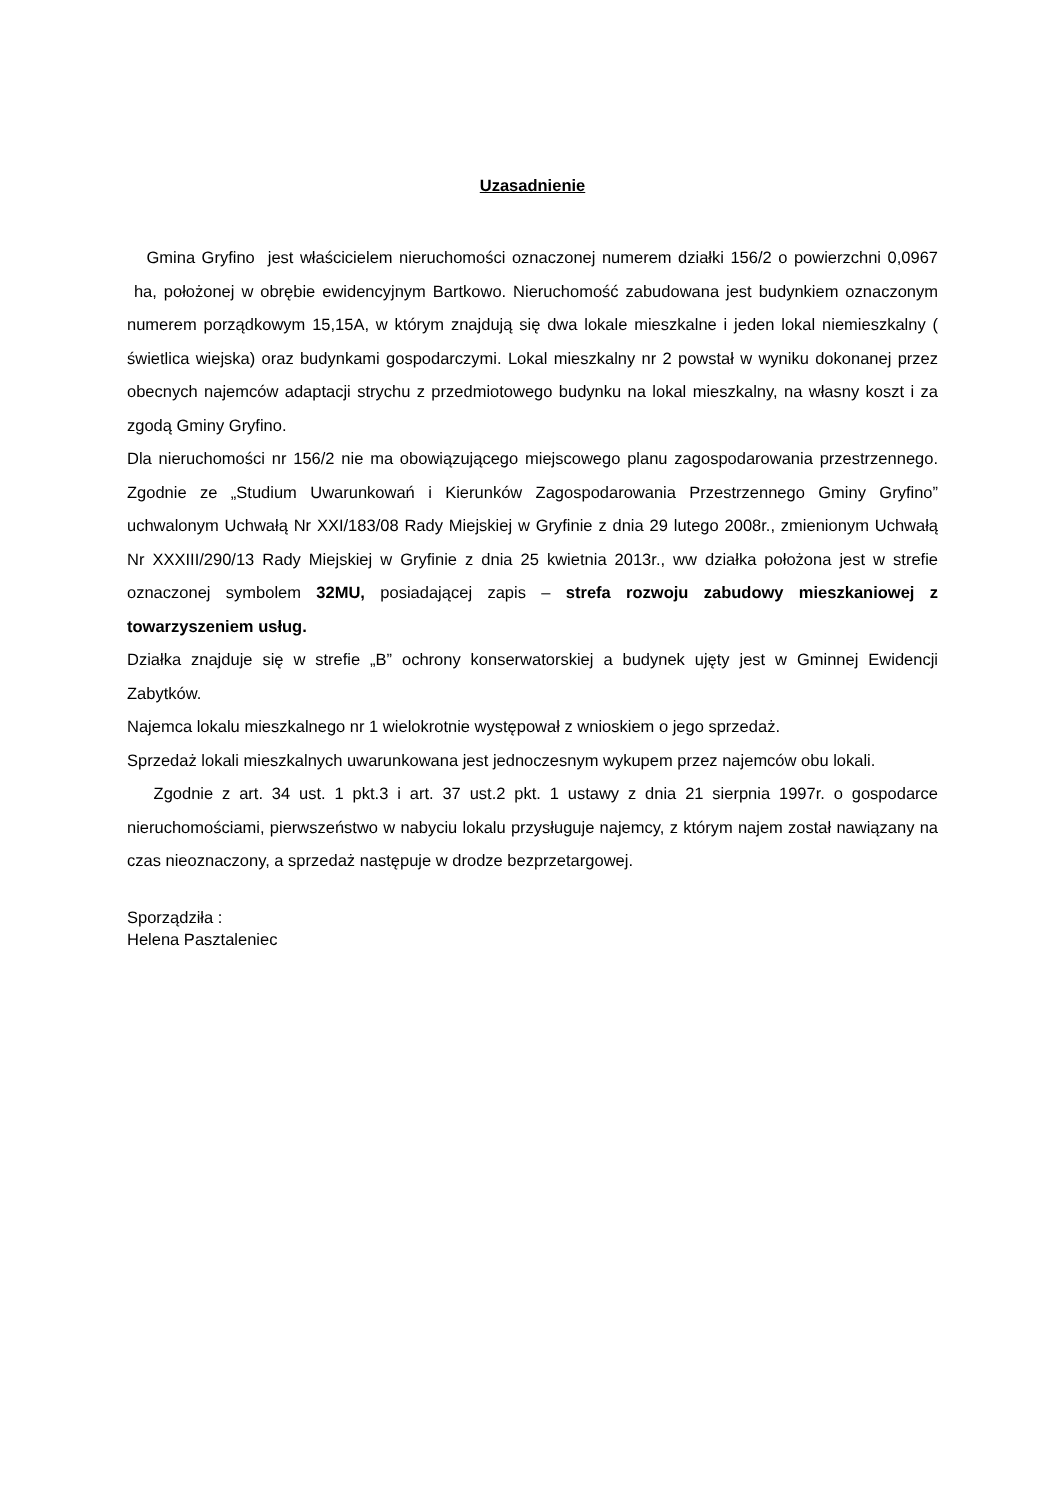Uzasadnienie
Gmina Gryfino jest właścicielem nieruchomości oznaczonej numerem działki 156/2 o powierzchni 0,0967 ha, położonej w obrębie ewidencyjnym Bartkowo. Nieruchomość zabudowana jest budynkiem oznaczonym numerem porządkowym 15,15A, w którym znajdują się dwa lokale mieszkalne i jeden lokal niemieszkalny ( świetlica wiejska) oraz budynkami gospodarczymi. Lokal mieszkalny nr 2 powstał w wyniku dokonanej przez obecnych najemców adaptacji strychu z przedmiotowego budynku na lokal mieszkalny, na własny koszt i za zgodą Gminy Gryfino.
Dla nieruchomości nr 156/2 nie ma obowiązującego miejscowego planu zagospodarowania przestrzennego. Zgodnie ze „Studium Uwarunkowań i Kierunków Zagospodarowania Przestrzennego Gminy Gryfino” uchwalonym Uchwałą Nr XXI/183/08 Rady Miejskiej w Gryfinie z dnia 29 lutego 2008r., zmienionym Uchwałą Nr XXXIII/290/13 Rady Miejskiej w Gryfinie z dnia 25 kwietnia 2013r., ww działka położona jest w strefie oznaczonej symbolem 32MU, posiadającej zapis – strefa rozwoju zabudowy mieszkaniowej z towarzyszeniem usług.
Działka znajduje się w strefie „B” ochrony konserwatorskiej a budynek ujęty jest w Gminnej Ewidencji Zabytków.
Najemca lokalu mieszkalnego nr 1 wielokrotnie występował z wnioskiem o jego sprzedaż.
Sprzedaż lokali mieszkalnych uwarunkowana jest jednoczesnym wykupem przez najemców obu lokali.
Zgodnie z art. 34 ust. 1 pkt.3 i art. 37 ust.2 pkt. 1 ustawy z dnia 21 sierpnia 1997r. o gospodarce nieruchomościami, pierwszeństwo w nabyciu lokalu przysługuje najemcy, z którym najem został nawiązany na czas nieoznaczony, a sprzedaż następuje w drodze bezprzetargowej.
Sporządziła :
Helena Pasztaleniec